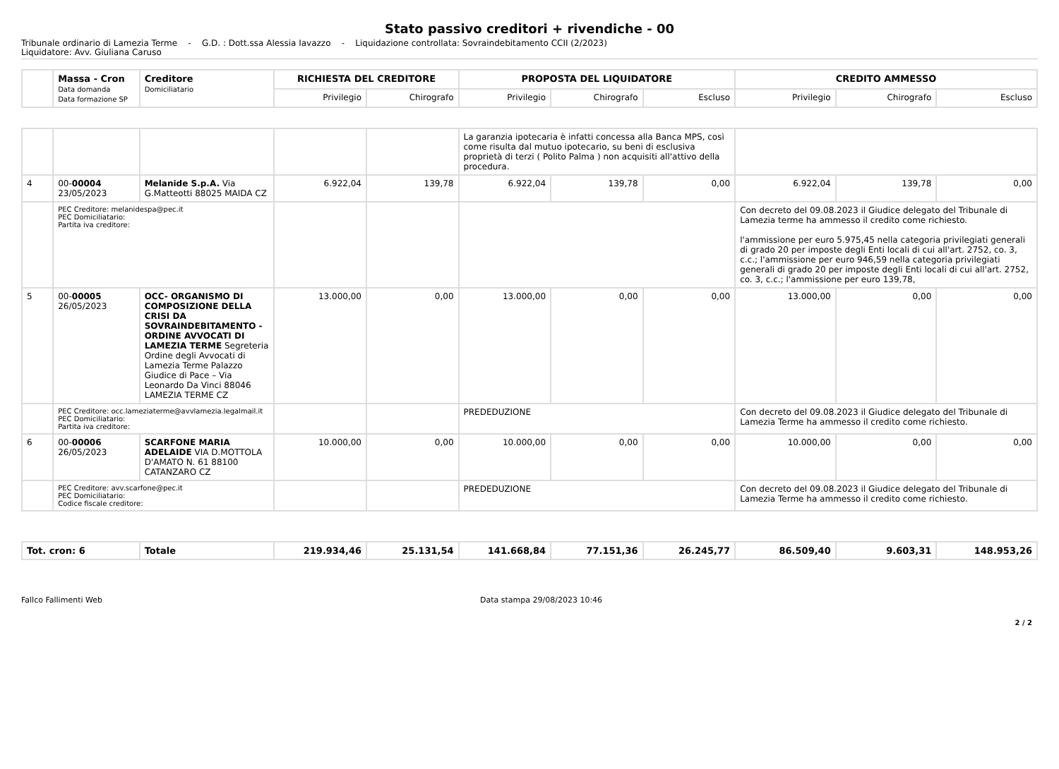Stato passivo creditori + rivendiche - 00
Tribunale ordinario di Lamezia Terme - G.D. : Dott.ssa Alessia Iavazzo - Liquidazione controllata: Sovraindebitamento CCII (2/2023)
Liquidatore: Avv. Giuliana Caruso
| | Massa - Cron Data domanda Data formazione SP | Creditore Domiciliatario | RICHIESTA DEL CREDITORE | | PROPOSTA DEL LIQUIDATORE | | | CREDITO AMMESSO | | |
| --- | --- | --- | --- | --- | --- | --- | --- | --- | --- | --- |
| | | | Privilegio | Chirografo | Privilegio | Chirografo | Escluso | Privilegio | Chirografo | Escluso |
| | | | | | La garanzia ipotecaria è infatti concessa alla Banca MPS, così come risulta dal mutuo ipotecario, su beni di esclusiva proprietà di terzi ( Polito Palma ) non acquisiti all'attivo della procedura. | | | | | |
| 4 | 00- 00004 23/05/2023 | Melanide S.p.A. Via G.Matteotti 88025 MAIDA CZ | 6.922,04 | 139,78 | 6.922,04 | 139,78 | 0,00 | 6.922,04 | 139,78 | 0,00 |
| | PEC Creditore: melanidespa@pec.it PEC Domiciliatario: Partita iva creditore: | | | | | | | Con decreto del 09.08.2023 il Giudice delegato del Tribunale di Lamezia terme ha ammesso il credito come richiesto. l'ammissione per euro 5.975,45 nella categoria privilegiati generali di grado 20 per imposte degli Enti locali di cui all'art. 2752, co. 3, c.c.; l'ammissione per euro 946,59 nella categoria privilegiati generali di grado 20 per imposte degli Enti locali di cui all'art. 2752, co. 3, c.c.; l'ammissione per euro 139,78, | | |
| 5 | 00- 00005 26/05/2023 | OCC- ORGANISMO DI COMPOSIZIONE DELLA CRISI DA SOVRAINDEBITAMENTO -ORDINE AVVOCATI DI LAMEZIA TERME Segreteria Ordine degli Avvocati di Lamezia Terme Palazzo Giudice di Pace – Via Leonardo Da Vinci 88046 LAMEZIA TERME CZ | 13.000,00 | 0,00 | 13.000,00 | 0,00 | 0,00 | 13.000,00 | 0,00 | 0,00 |
| | PEC Creditore: occ.lameziaterme@avvlamezia.legalmail.it PEC Domiciliatario: Partita iva creditore: | | | | PREDEDUZIONE | | | Con decreto del 09.08.2023 il Giudice delegato del Tribunale di Lamezia Terme ha ammesso il credito come richiesto. | | |
| 6 | 00- 00006 26/05/2023 | SCARFONE MARIA ADELAIDE VIA D.MOTTOLA D'AMATO N. 61 88100 CATANZARO CZ | 10.000,00 | 0,00 | 10.000,00 | 0,00 | 0,00 | 10.000,00 | 0,00 | 0,00 |
| | PEC Creditore: avv.scarfone@pec.it PEC Domiciliatario: Codice fiscale creditore: | | | | PREDEDUZIONE | | | Con decreto del 09.08.2023 il Giudice delegato del Tribunale di Lamezia Terme ha ammesso il credito come richiesto. | | |
| Tot. cron: 6 | Totale | 219.934,46 | 25.131,54 | 141.668,84 | 77.151,36 | 26.245,77 | 86.509,40 | 9.603,31 | 148.953,26 |
Fallco Fallimenti Web Data stampa 29/08/2023 10:46
2 / 2